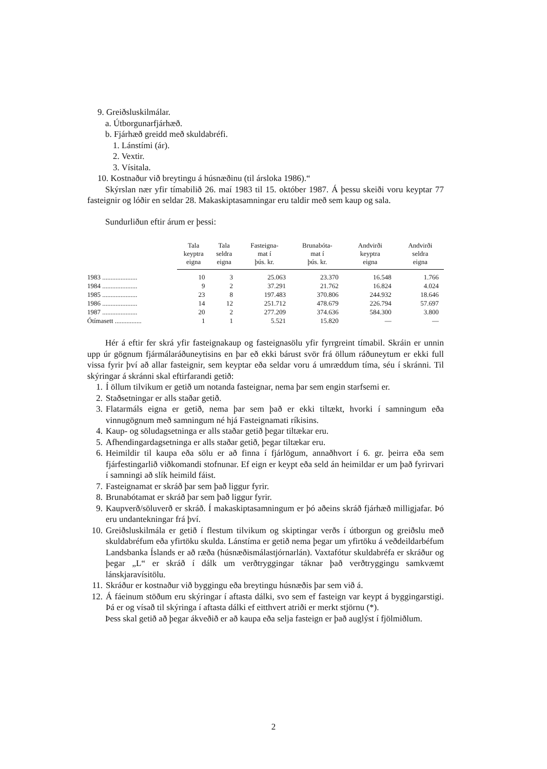9. Greiðsluskilmálar.
a. Útborgunarfjárhæð.
b. Fjárhæð greidd með skuldabréfi.
1. Lánstími (ár).
2. Vextir.
3. Vísitala.
10. Kostnaður við breytingu á húsnæðinu (til ársloka 1986).“
Skýrslan nær yfir tímabilið 26. maí 1983 til 15. október 1987. Á þessu skeiði voru keyptar 77 fasteignir og lóðir en seldar 28. Makaskiptasamningar eru taldir með sem kaup og sala.
Sundurliðun eftir árum er þessi:
| | Tala keyptra eigna | Tala seldra eigna | Fasteigna- mat í þús. kr. | Brunabóta- mat í þús. kr. | Andvirði keyptra eigna | Andvirði seldra eigna |
| --- | --- | --- | --- | --- | --- | --- |
| 1983 ..................... | 10 | 3 | 25.063 | 23.370 | 16.548 | 1.766 |
| 1984 ..................... | 9 | 2 | 37.291 | 21.762 | 16.824 | 4.024 |
| 1985 ..................... | 23 | 8 | 197.483 | 370.806 | 244.932 | 18.646 |
| 1986 ..................... | 14 | 12 | 251.712 | 478.679 | 226.794 | 57.697 |
| 1987 ..................... | 20 | 2 | 277.209 | 374.636 | 584.300 | 3.800 |
| Ótímasett ................ | 1 | 1 | 5.521 | 15.820 | — | — |
Hér á eftir fer skrá yfir fasteignakaup og fasteignasölu yfir fyrrgreint tímabil. Skráin er unnin upp úr gögnum fjármálaráðuneytisins en þar eð ekki bárust svör frá öllum ráðuneytum er ekki full vissa fyrir því að allar fasteignir, sem keyptar eða seldar voru á umræddum tíma, séu í skránni. Til skýringar á skránni skal eftirfarandi getið:
1. Í öllum tilvikum er getið um notanda fasteignar, nema þar sem engin starfsemi er.
2. Staðsetningar er alls staðar getið.
3. Flatarmáls eigna er getið, nema þar sem það er ekki tiltækt, hvorki í samningum eða vinnugögnum með samningum né hjá Fasteignamati ríkisins.
4. Kaup- og söludagsetninga er alls staðar getið þegar tiltækar eru.
5. Afhendingardagsetninga er alls staðar getið, þegar tiltækar eru.
6. Heimildir til kaupa eða sölu er að finna í fjárlögum, annaðhvort í 6. gr. þeirra eða sem fjárfestingarlið viðkomandi stofnunar. Ef eign er keypt eða seld án heimildar er um það fyrirvari í samningi að slík heimild fáist.
7. Fasteignamat er skráð þar sem það liggur fyrir.
8. Brunabótamat er skráð þar sem það liggur fyrir.
9. Kaupverð/söluverð er skráð. Í makaskiptasamningum er þó aðeins skráð fjárhæð milligjafar. Þó eru undantekningar frá því.
10. Greiðsluskilmála er getið í flestum tilvikum og skiptingar verðs í útborgun og greiðslu með skuldabréfum eða yfirtöku skulda. Lánstíma er getið nema þegar um yfirtöku á veðdeildarbéfum Landsbanka Íslands er að ræða (húsnæðismálastjórnarlán). Vaxtafótur skuldabréfa er skráður og þegar „L“ er skráð í dálk um verðtryggingar táknar það verðtryggingu samkvæmt lánskjaravísitölu.
11. Skráður er kostnaður við byggingu eða breytingu húsnæðis þar sem við á.
12. Á fáeinum stöðum eru skýringar í aftasta dálki, svo sem ef fasteign var keypt á byggingarstigi. Þá er og vísað til skýringa í aftasta dálki ef eitthvert atriði er merkt stjörnu (*).
Þess skal getið að þegar ákveðið er að kaupa eða selja fasteign er það auglýst í fjölmiðlum.
2